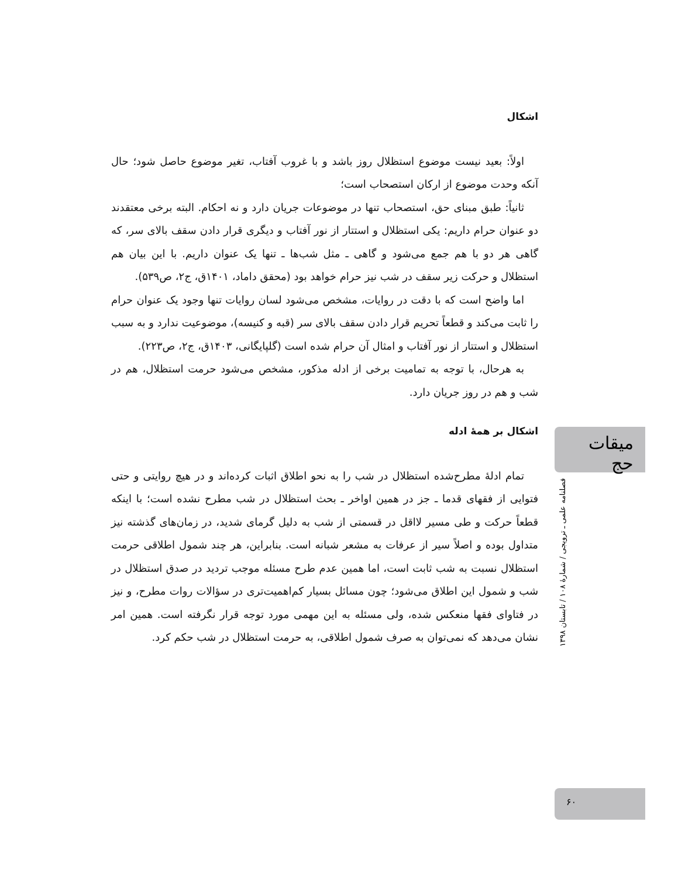اشکال
اولاً: بعید نیست موضوع استظلال روز باشد و با غروب آفتاب، تغیر موضوع حاصل شود؛ حال آنکه وحدت موضوع از ارکان استصحاب است؛
ثانیاً: طبق مبنای حق، استصحاب تنها در موضوعات جریان دارد و نه احکام. البته برخی معتقدند دو عنوان حرام داریم: یکی استظلال و استتار از نور آفتاب و دیگری قرار دادن سقف بالای سر، که گاهی هر دو با هم جمع می‌شود و گاهی ـ مثل شب‌ها ـ تنها یک عنوان داریم. با این بیان هم استظلال و حرکت زیر سقف در شب نیز حرام خواهد بود (محقق داماد، ۱۴۰۱ق، ج۲، ص۵۳۹).
اما واضح است که با دقت در روایات، مشخص می‌شود لسان روایات تنها وجود یک عنوان حرام را ثابت می‌کند و قطعاً تحریم قرار دادن سقف بالای سر (قبه و کنیسه)، موضوعیت ندارد و به سبب استظلال و استتار از نور آفتاب و امثال آن حرام شده است (گلپایگانی، ۱۴۰۳ق، ج۲، ص۲۲۳).
به هرحال، با توجه به تمامیت برخی از ادله مذکور، مشخص می‌شود حرمت استظلال، هم در شب و هم در روز جریان دارد.
اشکال بر همهٔ ادله
تمام ادلهٔ مطرح‌شده استظلال در شب را به نحو اطلاق اثبات کرده‌اند و در هیچ روایتی و حتی فتوایی از فقهای قدما ـ جز در همین اواخر ـ بحث استظلال در شب مطرح نشده است؛ با اینکه قطعاً حرکت و طی مسیر لااقل در قسمتی از شب به دلیل گرمای شدید، در زمان‌های گذشته نیز متداول بوده و اصلاً سیر از عرفات به مشعر شبانه است. بنابراین، هر چند شمول اطلاقی حرمت استظلال نسبت به شب ثابت است، اما همین عدم طرح مسئله موجب تردید در صدق استظلال در شب و شمول این اطلاق می‌شود؛ چون مسائل بسیار کم‌اهمیت‌تری در سؤالات روات مطرح، و نیز در فتاوای فقها منعکس شده، ولی مسئله به این مهمی مورد توجه قرار نگرفته است. همین امر نشان می‌دهد که نمی‌توان به صرف شمول اطلاقی، به حرمت استظلال در شب حکم کرد.
میقات حج
فصلنامه علمی ـ ترویجی / شمارهٔ ۱۰۸ / تابستان ۱۳۹۸
۶۰